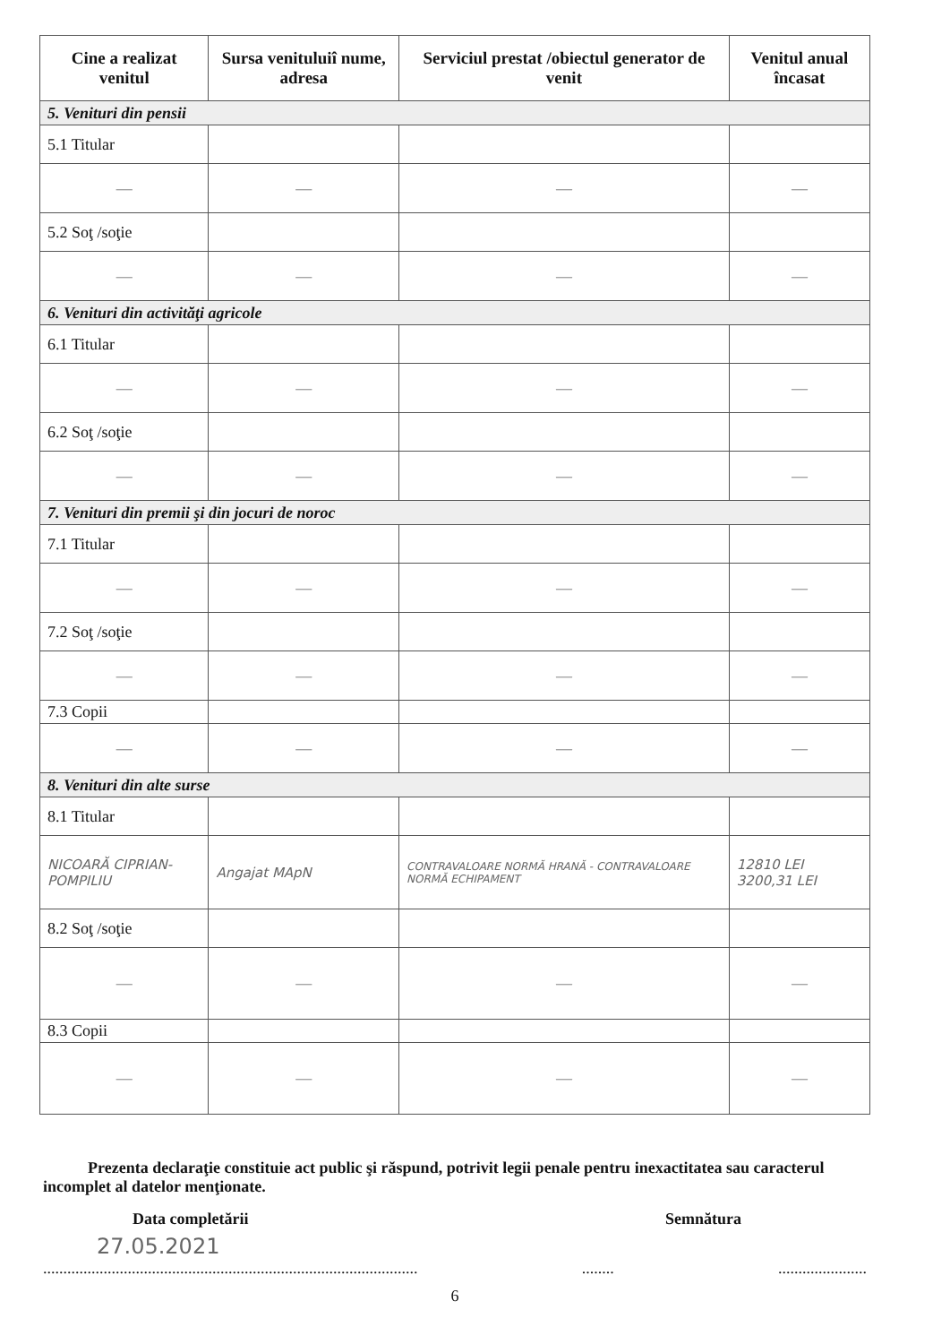| Cine a realizat venitul | Sursa venituluiî nume, adresa | Serviciul prestat /obiectul generator de venit | Venitul anual încasat |
| --- | --- | --- | --- |
| 5. Venituri din pensii | | | |
| 5.1 Titular | | | |
| — | — | — | — |
| 5.2 Soţ /soţie | | | |
| — | — | — | — |
| 6. Venituri din activităţi agricole | | | |
| 6.1 Titular | | | |
| — | — | — | — |
| 6.2 Soţ /soţie | | | |
| — | — | — | — |
| 7. Venituri din premii şi din jocuri de noroc | | | |
| 7.1 Titular | | | |
| — | — | — | — |
| 7.2 Soţ /soţie | | | |
| — | — | — | — |
| 7.3 Copii | | | |
| — | — | — | — |
| 8. Venituri din alte surse | | | |
| 8.1 Titular | | | |
| NICOARĂ CIPRIAN-POMPILIU | Angajat MApN | CONTRAVALOARE NORMĂ HRANĂ - CONTRAVALOARE NORMĂ ECHIPAMENT | 12810 LEI 3200,31 LEI |
| 8.2 Soţ /soţie | | | |
| — | — | — | — |
| 8.3 Copii | | | |
| — | — | — | — |
Prezenta declaraţie constituie act public şi răspund, potrivit legii penale pentru inexactitatea sau caracterul incomplet al datelor menţionate.
Data completării Semnătura
27.05.2021
...........................................................................................................................
6